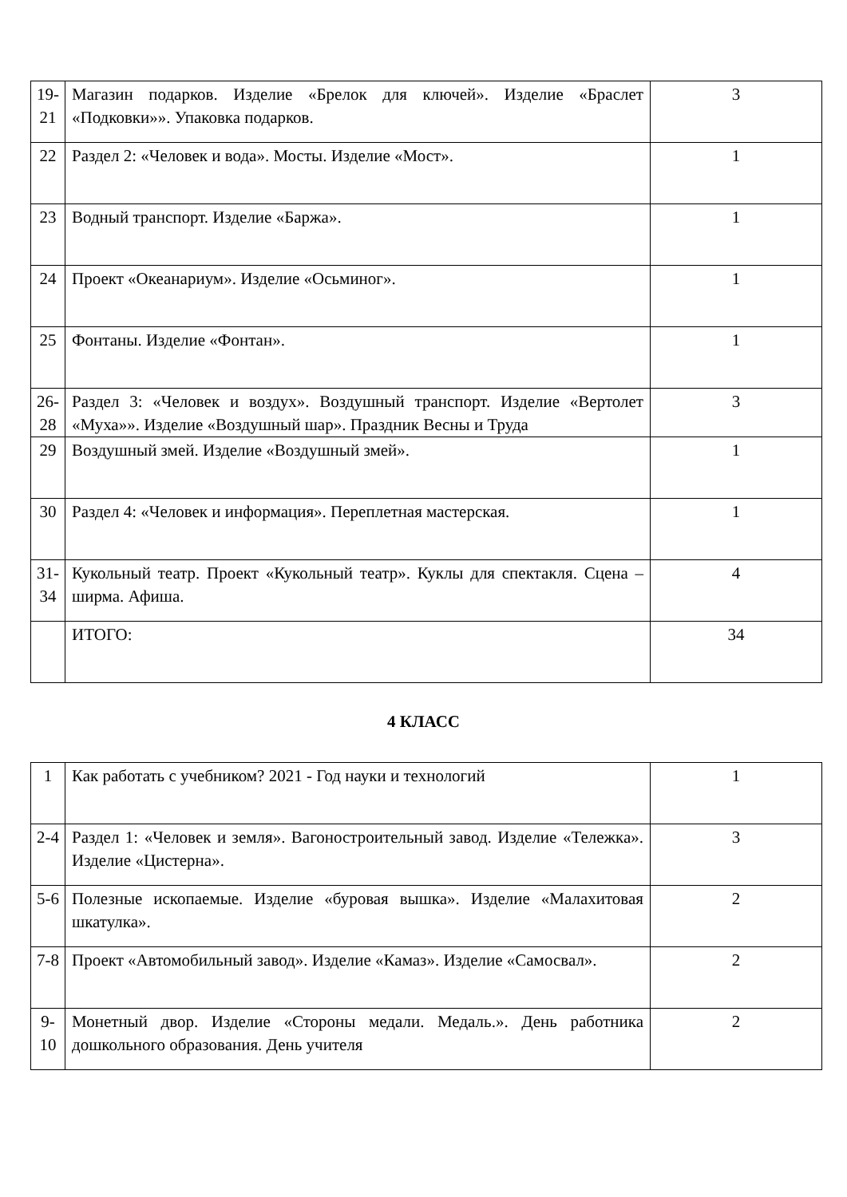| 19- 21 | Магазин подарков. Изделие «Брелок для ключей». Изделие «Браслет «Подковки»». Упаковка подарков. | 3 |
| 22 | Раздел 2: «Человек и вода». Мосты. Изделие «Мост». | 1 |
| 23 | Водный транспорт. Изделие «Баржа». | 1 |
| 24 | Проект «Океанариум». Изделие «Осьминог». | 1 |
| 25 | Фонтаны. Изделие «Фонтан». | 1 |
| 26- 28 | Раздел 3: «Человек и воздух». Воздушный транспорт. Изделие «Вертолет «Муха»». Изделие «Воздушный шар». Праздник Весны и Труда | 3 |
| 29 | Воздушный змей. Изделие «Воздушный змей». | 1 |
| 30 | Раздел 4: «Человек и информация». Переплетная мастерская. | 1 |
| 31- 34 | Кукольный театр. Проект «Кукольный театр». Куклы для спектакля. Сцена – ширма. Афиша. | 4 |
| | ИТОГО: | 34 |
4 КЛАСС
| 1 | Как работать с учебником? 2021 - Год науки и технологий | 1 |
| 2-4 | Раздел 1: «Человек и земля». Вагоностроительный завод. Изделие «Тележка». Изделие «Цистерна». | 3 |
| 5-6 | Полезные ископаемые. Изделие «буровая вышка». Изделие «Малахитовая шкатулка». | 2 |
| 7-8 | Проект «Автомобильный завод». Изделие «Камаз». Изделие «Самосвал». | 2 |
| 9- 10 | Монетный двор. Изделие «Стороны медали. Медаль.». День работника дошкольного образования. День учителя | 2 |